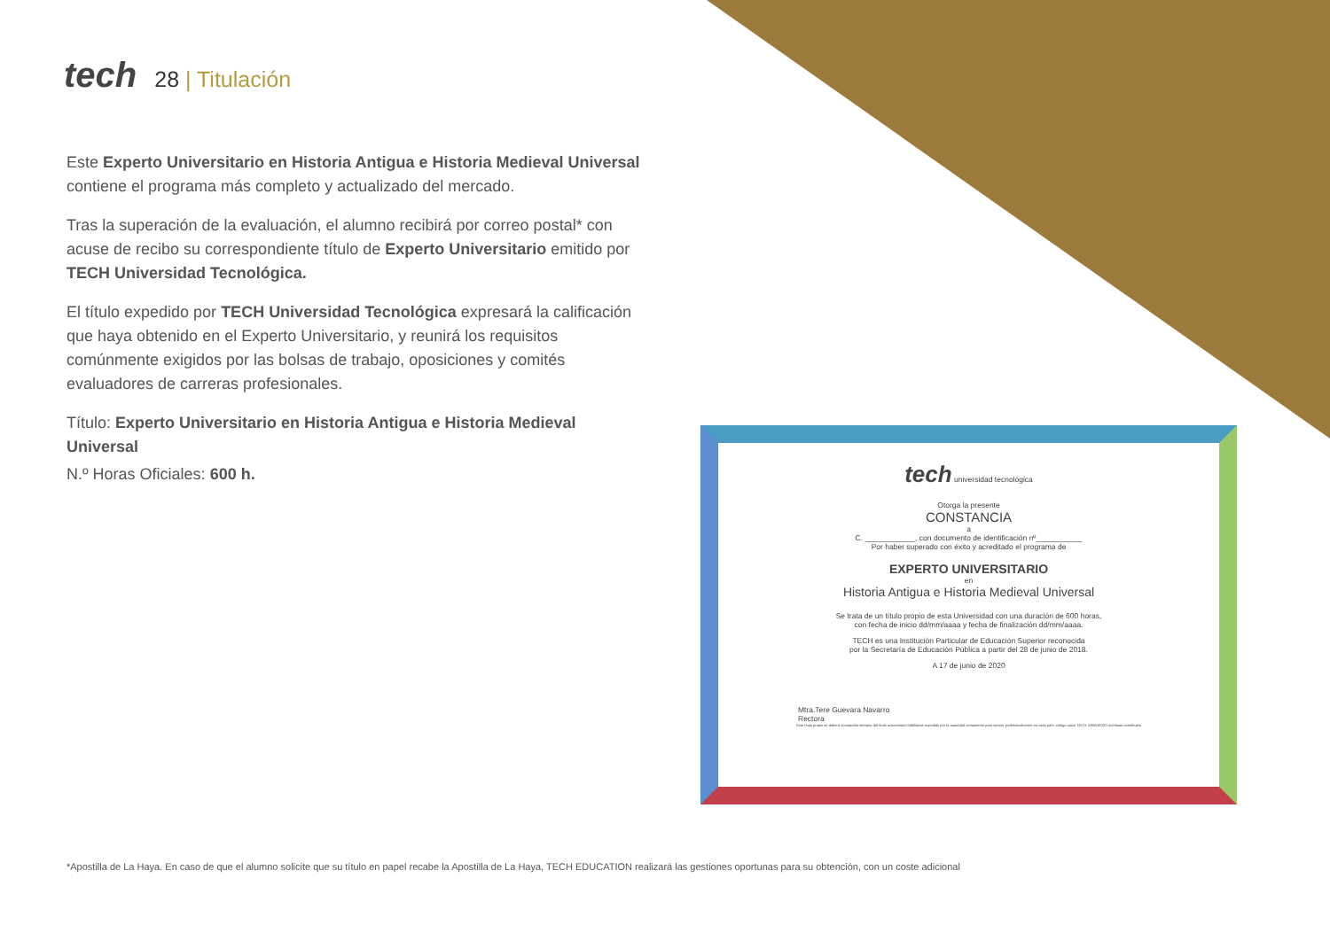tech
28 | Titulación
Este Experto Universitario en Historia Antigua e Historia Medieval Universal contiene el programa más completo y actualizado del mercado.
Tras la superación de la evaluación, el alumno recibirá por correo postal* con acuse de recibo su correspondiente título de Experto Universitario emitido por TECH Universidad Tecnológica.
El título expedido por TECH Universidad Tecnológica expresará la calificación que haya obtenido en el Experto Universitario, y reunirá los requisitos comúnmente exigidos por las bolsas de trabajo, oposiciones y comités evaluadores de carreras profesionales.
Título: Experto Universitario en Historia Antigua e Historia Medieval Universal
N.º Horas Oficiales: 600 h.
tech universidad tecnológica
Otorga la presente
CONSTANCIA
a
C. ____________, con documento de identificación nº___________
Por haber superado con éxito y acreditado el programa de
EXPERTO UNIVERSITARIO
en
Historia Antigua e Historia Medieval Universal
Se trata de un título propio de esta Universidad con una duración de 600 horas,
con fecha de inicio dd/mm/aaaa y fecha de finalización dd/mm/aaaa.
TECH es una Institución Particular de Educación Superior reconocida
por la Secretaría de Educación Pública a partir del 28 de junio de 2018.
A 17 de junio de 2020
Mtra.Tere Guevara Navarro
Rectora
Este título propio se deberá acompañar siempre del título universitario habilitante expedido por la autoridad competente para ejercer profesionalmente en cada país. código único TECH: AFWOR23S techtitute.com/títulos
*Apostilla de La Haya. En caso de que el alumno solicite que su título en papel recabe la Apostilla de La Haya, TECH EDUCATION realizará las gestiones oportunas para su obtención, con un coste adicional